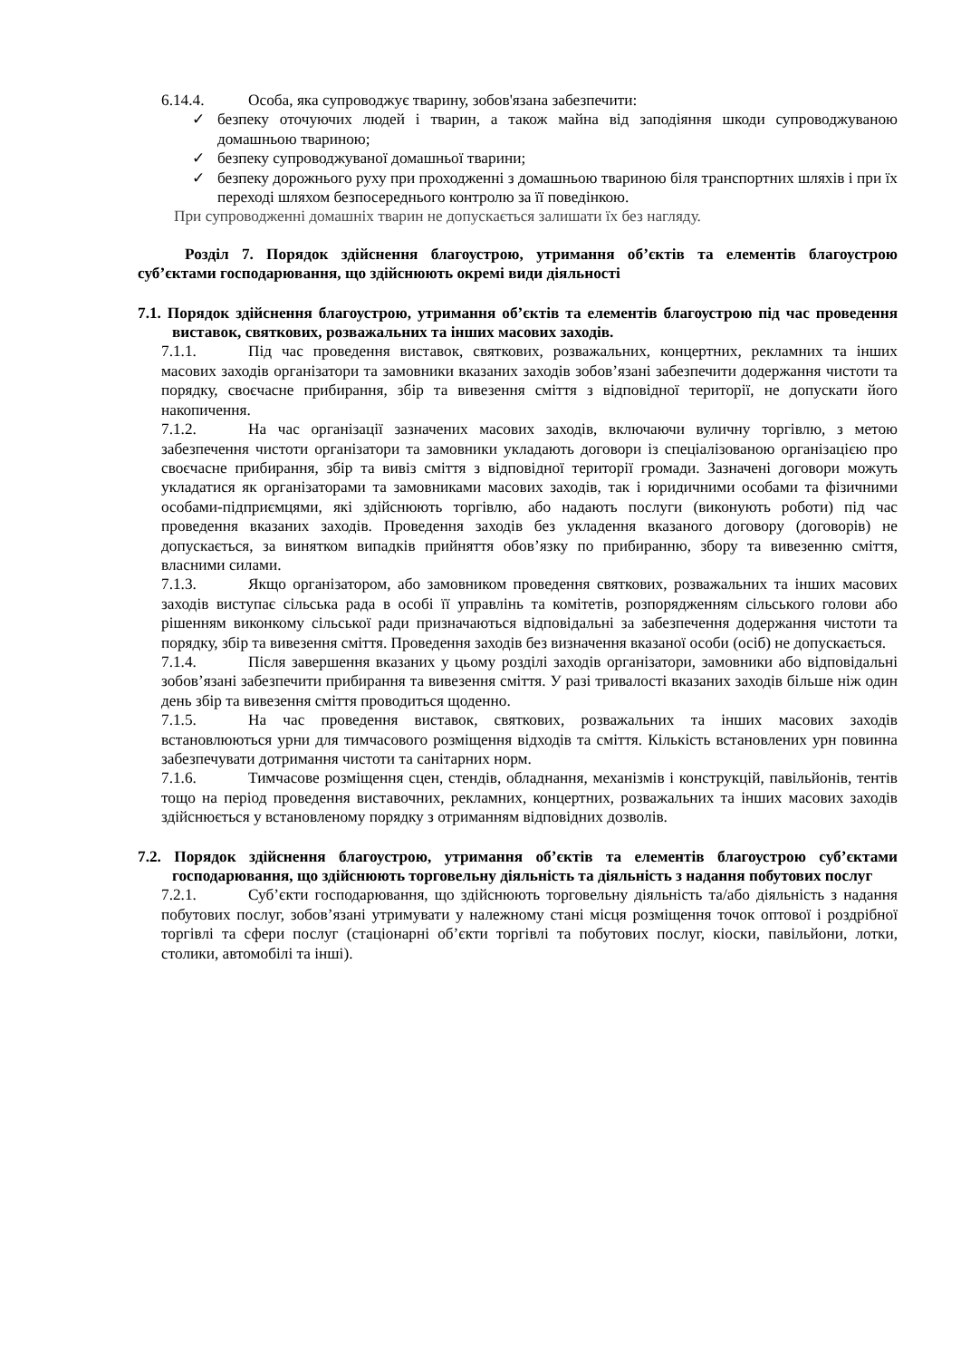6.14.4. Особа, яка супроводжує тварину, зобов'язана забезпечити:
✓ безпеку оточуючих людей і тварин, а також майна від заподіяння шкоди супроводжуваною домашньою твариною;
✓ безпеку супроводжуваної домашньої тварини;
✓ безпеку дорожнього руху при проходженні з домашньою твариною біля транспортних шляхів і при їх переході шляхом безпосереднього контролю за її поведінкою.
При супроводженні домашніх тварин не допускається залишати їх без нагляду.
Розділ 7. Порядок здійснення благоустрою, утримання об’єктів та елементів благоустрою суб’єктами господарювання, що здійснюють окремі види діяльності
7.1. Порядок здійснення благоустрою, утримання об’єктів та елементів благоустрою під час проведення виставок, святкових, розважальних та інших масових заходів.
7.1.1. Під час проведення виставок, святкових, розважальних, концертних, рекламних та інших масових заходів організатори та замовники вказаних заходів зобов’язані забезпечити додержання чистоти та порядку, своєчасне прибирання, збір та вивезення сміття з відповідної території, не допускати його накопичення.
7.1.2. На час організації зазначених масових заходів, включаючи вуличну торгівлю, з метою забезпечення чистоти організатори та замовники укладають договори із спеціалізованою організацією про своєчасне прибирання, збір та вивіз сміття з відповідної території громади. Зазначені договори можуть укладатися як організаторами та замовниками масових заходів, так і юридичними особами та фізичними особами-підприємцями, які здійснюють торгівлю, або надають послуги (виконують роботи) під час проведення вказаних заходів. Проведення заходів без укладення вказаного договору (договорів) не допускається, за винятком випадків прийняття обов’язку по прибиранню, збору та вивезенню сміття, власними силами.
7.1.3. Якщо організатором, або замовником проведення святкових, розважальних та інших масових заходів виступає сільська рада в особі її управлінь та комітетів, розпорядженням сільського голови або рішенням виконкому сільської ради призначаються відповідальні за забезпечення додержання чистоти та порядку, збір та вивезення сміття. Проведення заходів без визначення вказаної особи (осіб) не допускається.
7.1.4. Після завершення вказаних у цьому розділі заходів організатори, замовники або відповідальні зобов’язані забезпечити прибирання та вивезення сміття. У разі тривалості вказаних заходів більше ніж один день збір та вивезення сміття проводиться щоденно.
7.1.5. На час проведення виставок, святкових, розважальних та інших масових заходів встановлюються урни для тимчасового розміщення відходів та сміття. Кількість встановлених урн повинна забезпечувати дотримання чистоти та санітарних норм.
7.1.6. Тимчасове розміщення сцен, стендів, обладнання, механізмів і конструкцій, павільйонів, тентів тощо на період проведення виставочних, рекламних, концертних, розважальних та інших масових заходів здійснюється у встановленому порядку з отриманням відповідних дозволів.
7.2. Порядок здійснення благоустрою, утримання об’єктів та елементів благоустрою суб’єктами господарювання, що здійснюють торговельну діяльність та діяльність з надання побутових послуг
7.2.1. Суб’єкти господарювання, що здійснюють торговельну діяльність та/або діяльність з надання побутових послуг, зобов’язані утримувати у належному стані місця розміщення точок оптової і роздрібної торгівлі та сфери послуг (стаціонарні об’єкти торгівлі та побутових послуг, кіоски, павільйони, лотки, столики, автомобілі та інші).